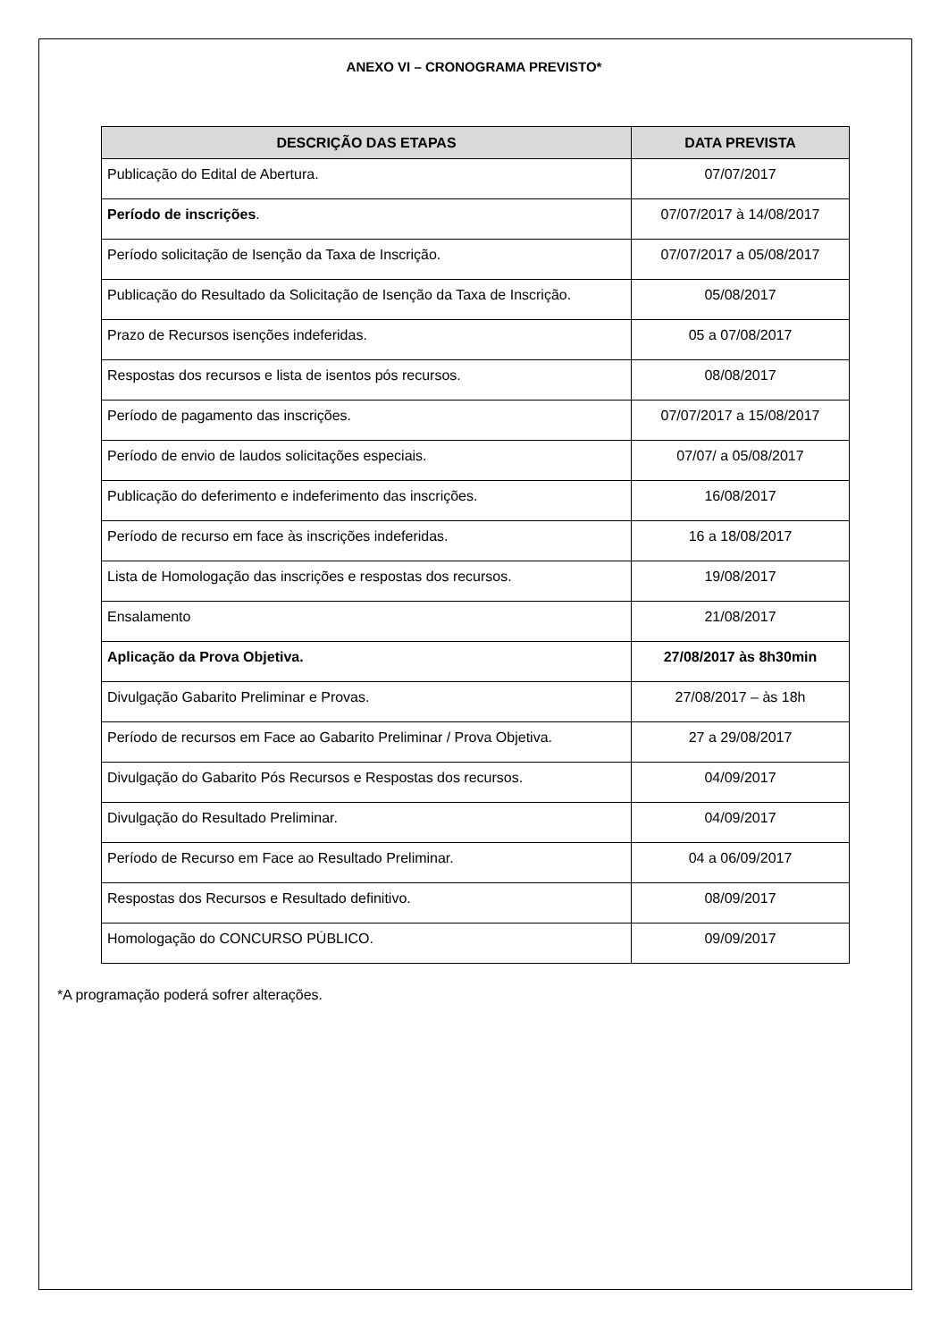ANEXO VI – CRONOGRAMA PREVISTO*
| DESCRIÇÃO DAS ETAPAS | DATA PREVISTA |
| --- | --- |
| Publicação do Edital de Abertura. | 07/07/2017 |
| Período de inscrições . | 07/07/2017 à 14/08/2017 |
| Período solicitação de Isenção da Taxa de Inscrição. | 07/07/2017 a 05/08/2017 |
| Publicação do Resultado da Solicitação de Isenção da Taxa de Inscrição. | 05/08/2017 |
| Prazo de Recursos isenções indeferidas. | 05 a 07/08/2017 |
| Respostas dos recursos e lista de isentos pós recursos. | 08/08/2017 |
| Período de pagamento das inscrições. | 07/07/2017 a 15/08/2017 |
| Período de envio de laudos solicitações especiais. | 07/07/ a 05/08/2017 |
| Publicação do deferimento e indeferimento das inscrições. | 16/08/2017 |
| Período de recurso em face às inscrições indeferidas. | 16 a 18/08/2017 |
| Lista de Homologação das inscrições e respostas dos recursos. | 19/08/2017 |
| Ensalamento | 21/08/2017 |
| Aplicação da Prova Objetiva. | 27/08/2017 às 8h30min |
| Divulgação Gabarito Preliminar e Provas. | 27/08/2017 – às 18h |
| Período de recursos em Face ao Gabarito Preliminar / Prova Objetiva. | 27 a 29/08/2017 |
| Divulgação do Gabarito Pós Recursos e Respostas dos recursos. | 04/09/2017 |
| Divulgação do Resultado Preliminar. | 04/09/2017 |
| Período de Recurso em Face ao Resultado Preliminar. | 04 a 06/09/2017 |
| Respostas dos Recursos e Resultado definitivo. | 08/09/2017 |
| Homologação do CONCURSO PÚBLICO. | 09/09/2017 |
*A programação poderá sofrer alterações.